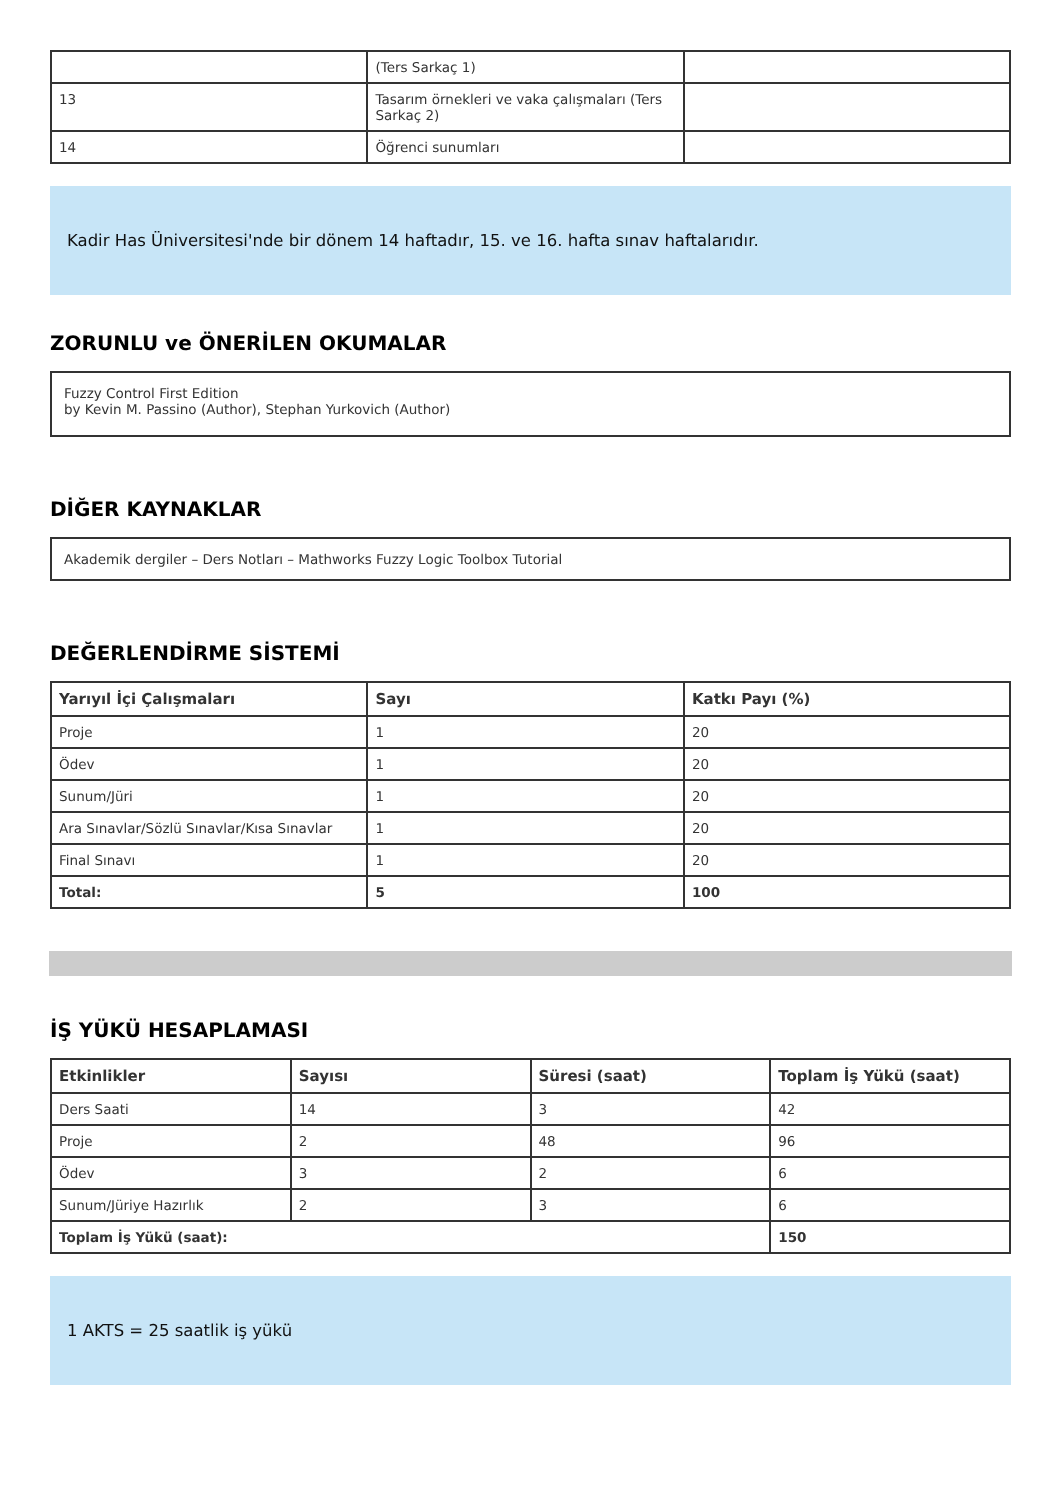| | (Ters Sarkaç 1) | |
| 13 | Tasarım örnekleri ve vaka çalışmaları (Ters Sarkaç 2) | |
| 14 | Öğrenci sunumları | |
Kadir Has Üniversitesi'nde bir dönem 14 haftadır, 15. ve 16. hafta sınav haftalarıdır.
ZORUNLU ve ÖNERİLEN OKUMALAR
Fuzzy Control First Edition
by Kevin M. Passino (Author), Stephan Yurkovich (Author)
DİĞER KAYNAKLAR
Akademik dergiler – Ders Notları – Mathworks Fuzzy Logic Toolbox Tutorial
DEĞERLENDİRME SİSTEMİ
| Yarıyıl İçi Çalışmaları | Sayı | Katkı Payı (%) |
| --- | --- | --- |
| Proje | 1 | 20 |
| Ödev | 1 | 20 |
| Sunum/Jüri | 1 | 20 |
| Ara Sınavlar/Sözlü Sınavlar/Kısa Sınavlar | 1 | 20 |
| Final Sınavı | 1 | 20 |
| Total: | 5 | 100 |
İŞ YÜKÜ HESAPLAMASI
| Etkinlikler | Sayısı | Süresi (saat) | Toplam İş Yükü (saat) |
| --- | --- | --- | --- |
| Ders Saati | 14 | 3 | 42 |
| Proje | 2 | 48 | 96 |
| Ödev | 3 | 2 | 6 |
| Sunum/Jüriye Hazırlık | 2 | 3 | 6 |
| Toplam İş Yükü (saat): | | | 150 |
1 AKTS = 25 saatlik iş yükü